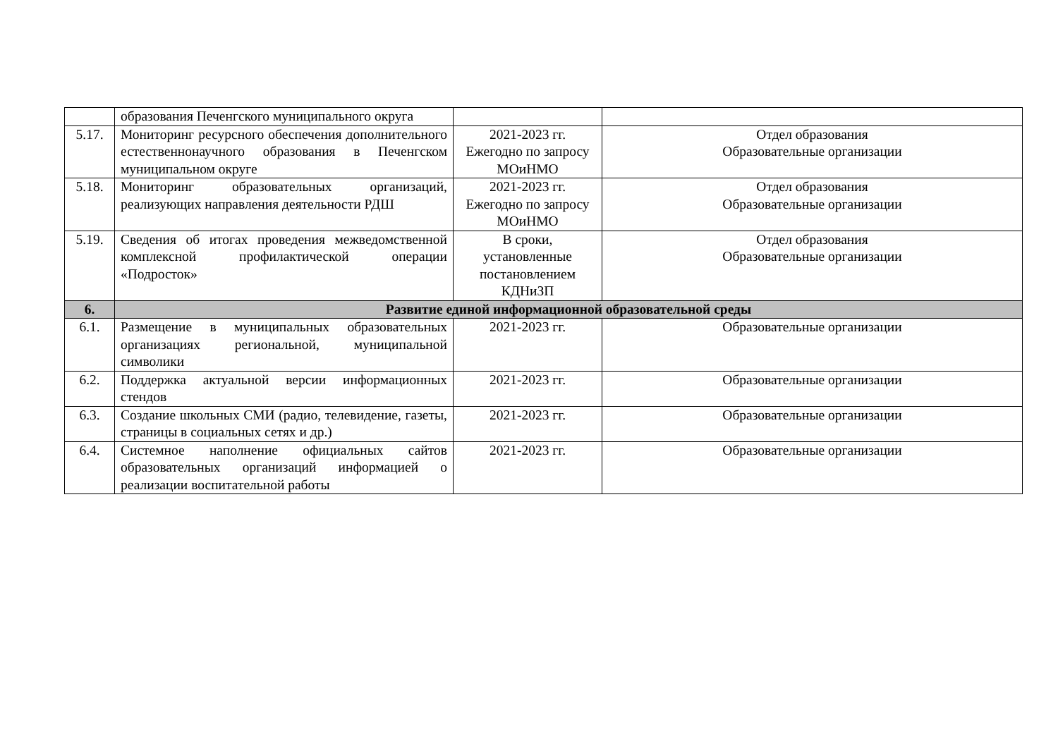| | образования Печенгского муниципального округа | | |
| 5.17. | Мониторинг ресурсного обеспечения дополнительного естественнонаучного образования в Печенгском муниципальном округе | 2021-2023 гг. Ежегодно по запросу МОиНМО | Отдел образования Образовательные организации |
| 5.18. | Мониторинг образовательных организаций, реализующих направления деятельности РДШ | 2021-2023 гг. Ежегодно по запросу МОиНМО | Отдел образования Образовательные организации |
| 5.19. | Сведения об итогах проведения межведомственной комплексной профилактической операции «Подросток» | В сроки, установленные постановлением КДНиЗП | Отдел образования Образовательные организации |
| 6. | Развитие единой информационной образовательной среды | | |
| 6.1. | Размещение в муниципальных образовательных организациях региональной, муниципальной символики | 2021-2023 гг. | Образовательные организации |
| 6.2. | Поддержка актуальной версии информационных стендов | 2021-2023 гг. | Образовательные организации |
| 6.3. | Создание школьных СМИ (радио, телевидение, газеты, страницы в социальных сетях и др.) | 2021-2023 гг. | Образовательные организации |
| 6.4. | Системное наполнение официальных сайтов образовательных организаций информацией о реализации воспитательной работы | 2021-2023 гг. | Образовательные организации |